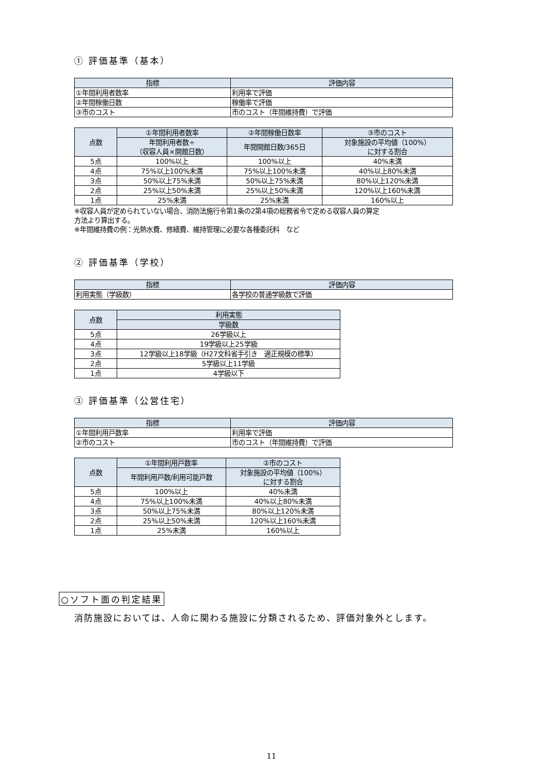① 評価基準（基本）
| 指標 | 評価内容 |
| --- | --- |
| ①年間利用者数率 | 利用率で評価 |
| ②年間稼働日数 | 稼働率で評価 |
| ③市のコスト | 市のコスト（年間維持費）で評価 |
| 点数 | ①年間利用者数率 | ②年間稼働日数率 | ③市のコスト |
| --- | --- | --- | --- |
| | 年間利用者数÷ （収容人員×開館日数） | 年間開館日数/365日 | 対象施設の平均値（100%） に対する割合 |
| 5点 | 100%以上 | 100%以上 | 40%未満 |
| 4点 | 75%以上100%未満 | 75%以上100%未満 | 40%以上80%未満 |
| 3点 | 50%以上75%未満 | 50%以上75%未満 | 80%以上120%未満 |
| 2点 | 25%以上50%未満 | 25%以上50%未満 | 120%以上160%未満 |
| 1点 | 25%未満 | 25%未満 | 160%以上 |
※収容人員が定められていない場合、消防法施行令第1条の2第4項の総務省令で定める収容人員の算定
方法より算出する。
※年間維持費の例：光熱水費、修繕費、維持管理に必要な各種委託料　など
② 評価基準（学校）
| 指標 | 評価内容 |
| --- | --- |
| 利用実態（学級数） | 各学校の普通学級数で評価 |
| 点数 | 利用実態 |
| --- | --- |
| | 学級数 |
| 5点 | 26学級以上 |
| 4点 | 19学級以上25学級 |
| 3点 | 12学級以上18学級（H27文科省手引き 適正規模の標準） |
| 2点 | 5学級以上11学級 |
| 1点 | 4学級以下 |
③ 評価基準（公営住宅）
| 指標 | 評価内容 |
| --- | --- |
| ①年間利用戸数率 | 利用率で評価 |
| ②市のコスト | 市のコスト（年間維持費）で評価 |
| 点数 | ①年間利用戸数率 | ②市のコスト |
| --- | --- | --- |
| | 年間利用戸数/利用可能戸数 | 対象施設の平均値（100%） に対する割合 |
| 5点 | 100%以上 | 40%未満 |
| 4点 | 75%以上100%未満 | 40%以上80%未満 |
| 3点 | 50%以上75%未満 | 80%以上120%未満 |
| 2点 | 25%以上50%未満 | 120%以上160%未満 |
| 1点 | 25%未満 | 160%以上 |
○ソフト面の判定結果
消防施設においては、人命に関わる施設に分類されるため、評価対象外とします。
11